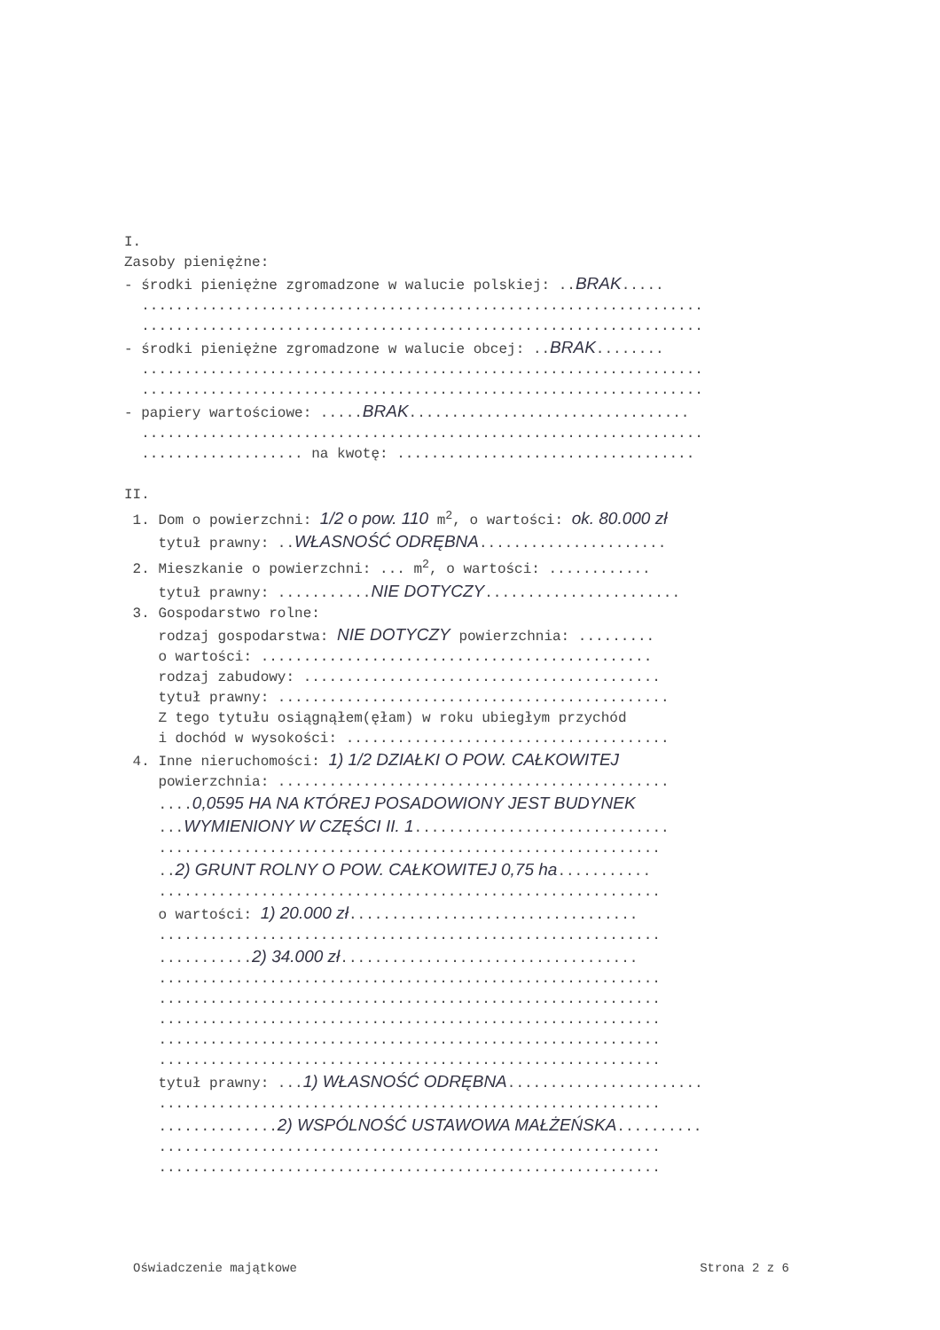I.
Zasoby pieniężne:
- środki pieniężne zgromadzone w walucie polskiej: ..BRAK.....
..................................................................
..................................................................
- środki pieniężne zgromadzone w walucie obcej: ..BRAK........
..................................................................
..................................................................
- papiery wartościowe: .....BRAK.................................
..................................................................
................... na kwotę: ...................................
II.
1. Dom o powierzchni: 1/2 o pow. 110 m<sup>2</sup>, o wartości: ok. 80.000 zł
tytuł prawny: ..WŁASNOŚĆ ODRĘBNA......................
2. Mieszkanie o powierzchni: ... m<sup>2</sup>, o wartości: ............
tytuł prawny: ...........NIE DOTYCZY.......................
3. Gospodarstwo rolne:
rodzaj gospodarstwa: NIE DOTYCZY powierzchnia: .........
o wartości: ..............................................
rodzaj zabudowy: ..........................................
tytuł prawny: ..............................................
Z tego tytułu osiągnąłem(ęłam) w roku ubiegłym przychód
i dochód w wysokości: ......................................
4. Inne nieruchomości: 1) 1/2 DZIAŁKI O POW. CAŁKOWITEJ
powierzchnia: ..............................................
....0,0595 HA NA KTÓREJ POSADOWIONY JEST BUDYNEK
...WYMIENIONY W CZĘŚCI II. 1..............................
...........................................................
..2) GRUNT ROLNY O POW. CAŁKOWITEJ 0,75 ha...........
...........................................................
o wartości: 1) 20.000 zł..................................
...........................................................
...........2) 34.000 zł...................................
...........................................................
...........................................................
...........................................................
...........................................................
...........................................................
tytuł prawny: ...1) WŁASNOŚĆ ODRĘBNA.......................
...........................................................
..............2) WSPÓLNOŚĆ USTAWOWA MAŁŻEŃSKA..........
...........................................................
...........................................................
Oświadczenie majątkowe Strona 2 z 6